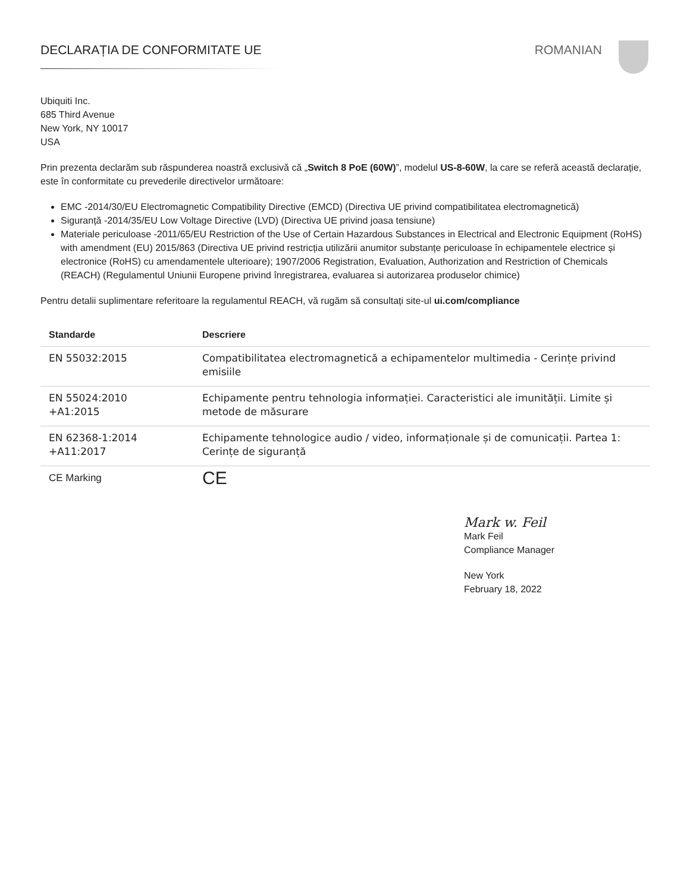DECLARAȚIA DE CONFORMITATE UE ROMANIAN
Ubiquiti Inc.
685 Third Avenue
New York, NY 10017
USA
Prin prezenta declarăm sub răspunderea noastră exclusivă că „Switch 8 PoE (60W)”, modelul US-8-60W, la care se referă această declarație, este în conformitate cu prevederile directivelor următoare:
EMC -2014/30/EU Electromagnetic Compatibility Directive (EMCD) (Directiva UE privind compatibilitatea electromagnetică)
Siguranță -2014/35/EU Low Voltage Directive (LVD) (Directiva UE privind joasa tensiune)
Materiale periculoase -2011/65/EU Restriction of the Use of Certain Hazardous Substances in Electrical and Electronic Equipment (RoHS) with amendment (EU) 2015/863 (Directiva UE privind restricția utilizării anumitor substanțe periculoase în echipamentele electrice și electronice (RoHS) cu amendamentele ulterioare); 1907/2006 Registration, Evaluation, Authorization and Restriction of Chemicals (REACH) (Regulamentul Uniunii Europene privind înregistrarea, evaluarea si autorizarea produselor chimice)
Pentru detalii suplimentare referitoare la regulamentul REACH, vă rugăm să consultați site-ul ui.com/compliance
| Standarde | Descriere |
| --- | --- |
| EN 55032:2015 | Compatibilitatea electromagnetică a echipamentelor multimedia - Cerințe privind emisiile |
| EN 55024:2010 +A1:2015 | Echipamente pentru tehnologia informației. Caracteristici ale imunității. Limite și metode de măsurare |
| EN 62368-1:2014 +A11:2017 | Echipamente tehnologice audio / video, informaționale și de comunicații. Partea 1: Cerințe de siguranță |
| CE Marking | CE |
Mark w. Feil
Mark Feil
Compliance Manager
New York
February 18, 2022